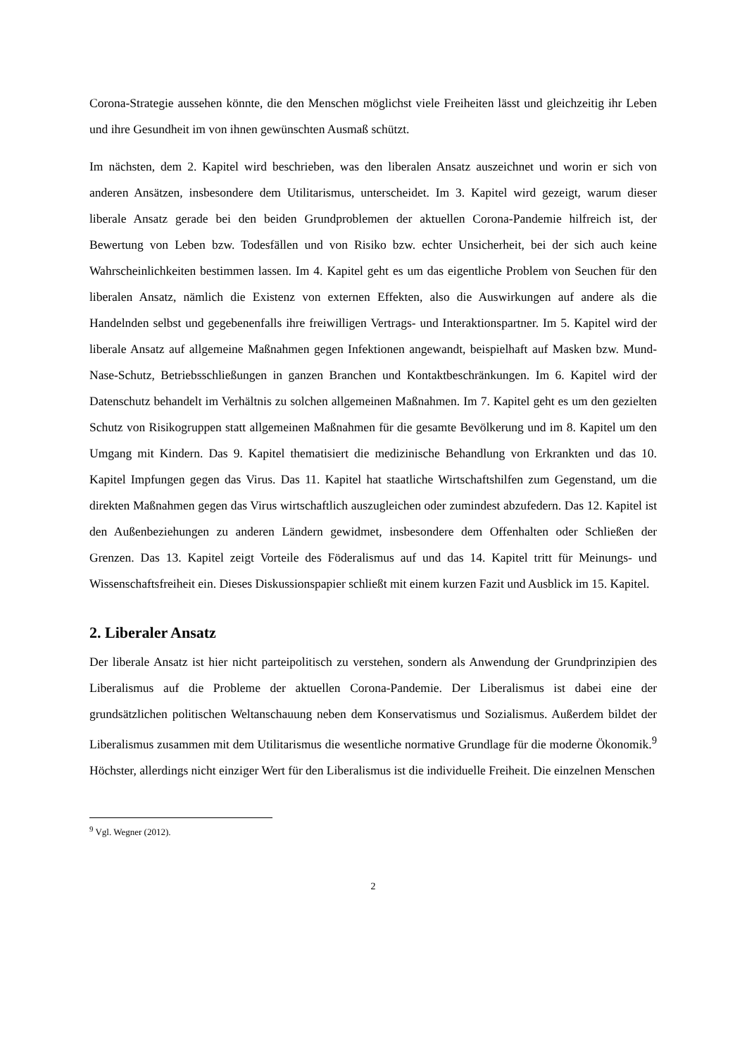Corona-Strategie aussehen könnte, die den Menschen möglichst viele Freiheiten lässt und gleichzeitig ihr Leben und ihre Gesundheit im von ihnen gewünschten Ausmaß schützt.
Im nächsten, dem 2. Kapitel wird beschrieben, was den liberalen Ansatz auszeichnet und worin er sich von anderen Ansätzen, insbesondere dem Utilitarismus, unterscheidet. Im 3. Kapitel wird gezeigt, warum dieser liberale Ansatz gerade bei den beiden Grundproblemen der aktuellen Corona-Pandemie hilfreich ist, der Bewertung von Leben bzw. Todesfällen und von Risiko bzw. echter Unsicherheit, bei der sich auch keine Wahrscheinlichkeiten bestimmen lassen. Im 4. Kapitel geht es um das eigentliche Problem von Seuchen für den liberalen Ansatz, nämlich die Existenz von externen Effekten, also die Auswirkungen auf andere als die Handelnden selbst und gegebenenfalls ihre freiwilligen Vertrags- und Interaktionspartner. Im 5. Kapitel wird der liberale Ansatz auf allgemeine Maßnahmen gegen Infektionen angewandt, beispielhaft auf Masken bzw. Mund-Nase-Schutz, Betriebsschließungen in ganzen Branchen und Kontaktbeschränkungen. Im 6. Kapitel wird der Datenschutz behandelt im Verhältnis zu solchen allgemeinen Maßnahmen. Im 7. Kapitel geht es um den gezielten Schutz von Risikogruppen statt allgemeinen Maßnahmen für die gesamte Bevölkerung und im 8. Kapitel um den Umgang mit Kindern. Das 9. Kapitel thematisiert die medizinische Behandlung von Erkrankten und das 10. Kapitel Impfungen gegen das Virus. Das 11. Kapitel hat staatliche Wirtschaftshilfen zum Gegenstand, um die direkten Maßnahmen gegen das Virus wirtschaftlich auszugleichen oder zumindest abzufedern. Das 12. Kapitel ist den Außenbeziehungen zu anderen Ländern gewidmet, insbesondere dem Offenhalten oder Schließen der Grenzen. Das 13. Kapitel zeigt Vorteile des Föderalismus auf und das 14. Kapitel tritt für Meinungs- und Wissenschaftsfreiheit ein. Dieses Diskussionspapier schließt mit einem kurzen Fazit und Ausblick im 15. Kapitel.
2. Liberaler Ansatz
Der liberale Ansatz ist hier nicht parteipolitisch zu verstehen, sondern als Anwendung der Grundprinzipien des Liberalismus auf die Probleme der aktuellen Corona-Pandemie. Der Liberalismus ist dabei eine der grundsätzlichen politischen Weltanschauung neben dem Konservatismus und Sozialismus. Außerdem bildet der Liberalismus zusammen mit dem Utilitarismus die wesentliche normative Grundlage für die moderne Ökonomik.<sup>9</sup> Höchster, allerdings nicht einziger Wert für den Liberalismus ist die individuelle Freiheit. Die einzelnen Menschen
<sup>9</sup> Vgl. Wegner (2012).
2